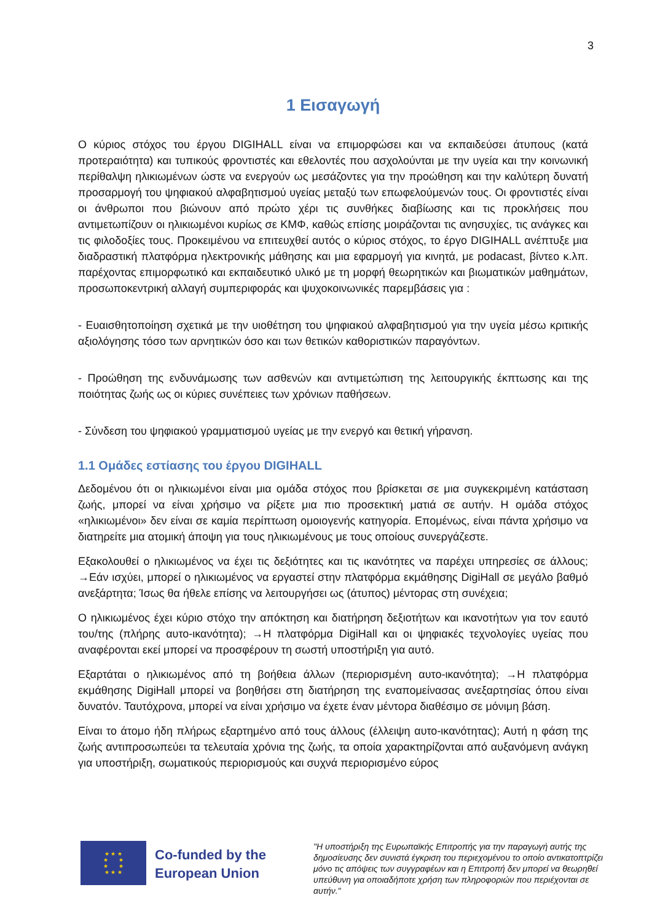3
1 Εισαγωγή
Ο κύριος στόχος του έργου DIGIHALL είναι να επιμορφώσει και να εκπαιδεύσει άτυπους (κατά προτεραιότητα) και τυπικούς φροντιστές και εθελοντές που ασχολούνται με την υγεία και την κοινωνική περίθαλψη ηλικιωμένων ώστε να ενεργούν ως μεσάζοντες για την προώθηση και την καλύτερη δυνατή προσαρμογή του ψηφιακού αλφαβητισμού υγείας μεταξύ των επωφελούμενών τους. Οι φροντιστές είναι οι άνθρωποι που βιώνουν από πρώτο χέρι τις συνθήκες διαβίωσης και τις προκλήσεις που αντιμετωπίζουν οι ηλικιωμένοι κυρίως σε ΚΜΦ, καθώς επίσης μοιράζονται τις ανησυχίες, τις ανάγκες και τις φιλοδοξίες τους. Προκειμένου να επιτευχθεί αυτός ο κύριος στόχος, το έργο DIGIHALL ανέπτυξε μια διαδραστική πλατφόρμα ηλεκτρονικής μάθησης και μια εφαρμογή για κινητά, με podacast, βίντεο κ.λπ. παρέχοντας επιμορφωτικό και εκπαιδευτικό υλικό με τη μορφή θεωρητικών και βιωματικών μαθημάτων, προσωποκεντρική αλλαγή συμπεριφοράς και ψυχοκοινωνικές παρεμβάσεις για :
- Ευαισθητοποίηση σχετικά με την υιοθέτηση του ψηφιακού αλφαβητισμού για την υγεία μέσω κριτικής αξιολόγησης τόσο των αρνητικών όσο και των θετικών καθοριστικών παραγόντων.
- Προώθηση της ενδυνάμωσης των ασθενών και αντιμετώπιση της λειτουργικής έκπτωσης και της ποιότητας ζωής ως οι κύριες συνέπειες των χρόνιων παθήσεων.
- Σύνδεση του ψηφιακού γραμματισμού υγείας με την ενεργό και θετική γήρανση.
1.1 Ομάδες εστίασης του έργου DIGIHALL
Δεδομένου ότι οι ηλικιωμένοι είναι μια ομάδα στόχος που βρίσκεται σε μια συγκεκριμένη κατάσταση ζωής, μπορεί να είναι χρήσιμο να ρίξετε μια πιο προσεκτική ματιά σε αυτήν. Η ομάδα στόχος «ηλικιωμένοι» δεν είναι σε καμία περίπτωση ομοιογενής κατηγορία. Επομένως, είναι πάντα χρήσιμο να διατηρείτε μια ατομική άποψη για τους ηλικιωμένους με τους οποίους συνεργάζεστε.
Εξακολουθεί ο ηλικιωμένος να έχει τις δεξιότητες και τις ικανότητες να παρέχει υπηρεσίες σε άλλους; →Εάν ισχύει, μπορεί ο ηλικιωμένος να εργαστεί στην πλατφόρμα εκμάθησης DigiHall σε μεγάλο βαθμό ανεξάρτητα; Ίσως θα ήθελε επίσης να λειτουργήσει ως (άτυπος) μέντορας στη συνέχεια;
Ο ηλικιωμένος έχει κύριο στόχο την απόκτηση και διατήρηση δεξιοτήτων και ικανοτήτων για τον εαυτό του/της (πλήρης αυτο-ικανότητα); →Η πλατφόρμα DigiHall και οι ψηφιακές τεχνολογίες υγείας που αναφέρονται εκεί μπορεί να προσφέρουν τη σωστή υποστήριξη για αυτό.
Εξαρτάται ο ηλικιωμένος από τη βοήθεια άλλων (περιορισμένη αυτο-ικανότητα); →Η πλατφόρμα εκμάθησης DigiHall μπορεί να βοηθήσει στη διατήρηση της εναπομείνασας ανεξαρτησίας όπου είναι δυνατόν. Ταυτόχρονα, μπορεί να είναι χρήσιμο να έχετε έναν μέντορα διαθέσιμο σε μόνιμη βάση.
Είναι το άτομο ήδη πλήρως εξαρτημένο από τους άλλους (έλλειψη αυτο-ικανότητας); Αυτή η φάση της ζωής αντιπροσωπεύει τα τελευταία χρόνια της ζωής, τα οποία χαρακτηρίζονται από αυξανόμενη ανάγκη για υποστήριξη, σωματικούς περιορισμούς και συχνά περιορισμένο εύρος
★ ★ ★
★ ★
★ ★
★ ★ ★
Co-funded by the European Union
"Η υποστήριξη της Ευρωπαϊκής Επιτροπής για την παραγωγή αυτής της δημοσίευσης δεν συνιστά έγκριση του περιεχομένου το οποίο αντικατοπτρίζει μόνο τις απόψεις των συγγραφέων και η Επιτροπή δεν μπορεί να θεωρηθεί υπεύθυνη για οποιαδήποτε χρήση των πληροφοριών που περιέχονται σε αυτήν."